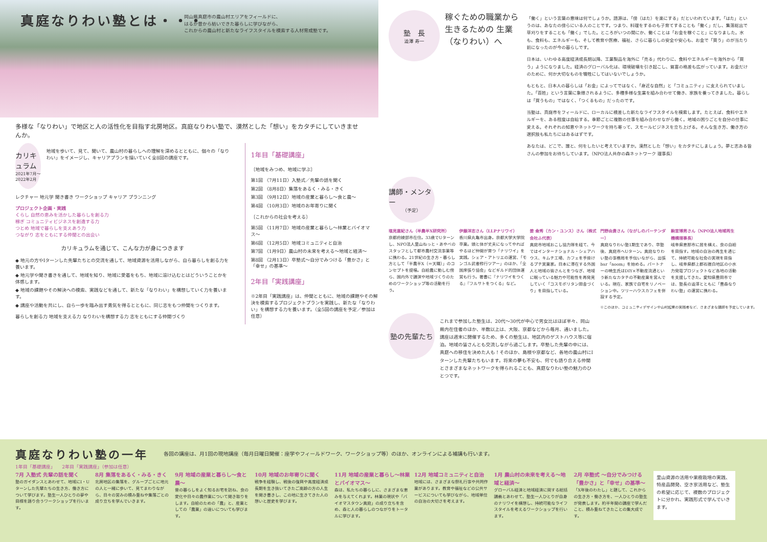真庭なりわい塾とは・・・
岡山県真庭市の農山村エリアをフィールドに、
はるか昔から紡いできた暮らしに学びながら、
これからの農山村と新たなライフスタイルを模索する人材育成塾です。
多様な「なりわい」で地区と人の活性化を目指す北房地区。真庭なりわい塾で、漠然とした「想い」をカタチにしていきませんか。
カリキュラム
2021年7月〜2022年2月
地域を歩いて、見て、聞いて、農山村の暮らしへの理解を深めるとともに、個々の「なりわい」をイメージし、キャリアプランを描いていく全8回の講座です。
レクチャー 地元学 聞き書き ワークショップ キャリア プランニング
プロジェクト企画・実践
くらし 自然の恵みを活かした暮らしを創る力
稼ぎ コミュニティビジネスを創造する力
つとめ 地域で暮らしを支えあう力
つながり 志をともにする仲間との出会い
カリキュラムを通じて、こんな力が身につきます
◆ 地元の方やIターンした先輩たちとの交流を通して、地域資源を活用しながら、自ら暮らしを創る力を養います。
◆ 地元学や聞き書きを通して、地域を知り、地域に愛着をもち、地域に溶け込むとはどういうことかを体感します。
◆ 地域の課題やその解決への模索、実践などを通して、新たな「なりわい」を構想していく力を養います。
◆ 講座や活動を共にし、自ら一歩を踏み出す勇気を得るとともに、同じ志をもつ仲間をつくります。
暮らしを創る力 地域を支える力 なりわいを構想する力 志をともにする仲間づくり
1年目「基礎講座」
〔地域をみつめ、地域に学ぶ〕
第1回 〈7月11日〉入塾式／先輩の話を聞く
第2回 〈8月8日〉集落をあるく・みる・きく
第3回 〈9月12日〉地域の産業と暮らし〜食と農〜
第4回 〈10月3日〉地域のお年寄りに聞く
〔これからの社会を考える〕
第5回 〈11月7日〉地域の産業と暮らし〜林業とバイオマス〜
第6回 〈12月5日〉地域コミュニティと自治
第7回 〈1月9日〉農山村の未来を考える〜地域と経済〜
第8回 〈2月13日〉卒塾式〜自分でみつける「豊かさ」と「幸せ」の基準〜
2年目「実践講座」
※2年目「実践講座」は、仲間とともに、地域の課題やその解決を模索するプロジェクトプランを実践し、新たな「なりわい」を構想する力を養います。（全5回の講座を予定／参加は任意）
塾　長
澁澤 寿一
稼ぐための職業から 生きるための 生業（なりわい）へ
「働く」という言葉の意味は何でしょうか。語源は、「傍（はた）を楽にする」だといわれています。「はた」というのは、あなたの傍らにいる人のことです。つまり、料理をするのも子育てすることも「働く」だし、集落総出で草刈りをすることも「働く」でした。ところがいつの間にか、働くことは「お金を稼ぐこと」になりました。水も、食料も、エネルギーも、そして教育や医療、福祉、さらに暮らしの安全や安心も、お金で「買う」のが当たり前になったのが今の暮らしです。
日本は、いわゆる高度経済成長期以降、工業製品を海外に「売る」代わりに、食料やエネルギーを海外から「買う」ようになりました。経済のグローバル化は、環境破壊を引き起こし、貧富の格差も広がっています。お金だけのために、何か大切なものを犠牲にしてはいないでしょうか。
もともと、日本人の暮らしは「お金」によってではなく、「身近な自然」と「コミュニティ」に支えられていました。「百姓」という言葉に象徴されるように、多種多様な生業を組み合わせて働き、家族を養ってきました。暮らしは「買うもの」ではなく、「つくるもの」だったのです。
当塾は、真庭市をフィールドに、ローカルに根差した新たなライフスタイルを模索します。たとえば、食料やエネルギーを、ある程度は自給する。季節ごとに複数の仕事を組み合わせながら働く。地域の困りごとを自分の仕事に変える。それぞれの知恵やネットワークを持ち寄って、スモールビジネスを立ち上げる。そんな生き方、働き方の選択肢も私たちにはあるはずです。
あなたは、どこで、誰と、何をしたいと考えていますか。漠然とした「想い」をカタチにしましょう。夢と志ある皆さんの参加をお待ちしています。（NPO法人共存の森ネットワーク 理事長）
講師・メンター
（予定）
塩見直紀さん（半農半X研究所）
京都府綾部市在住。33歳でUターンし、NPO法人里山ねっと・あやべのスタッフとして都市農村交流事業等に携わる。21世紀の生き方・暮らし方として「半農半X（＝天職）」のコンセプトを提唱。自給農に勤しむ傍ら、国内外で講演や地域づくりのためのワークショップ等の活動を行う。
伊藤洋志さん（LLPナリワイ）
香川県丸亀市出身。京都大学大学院卒業。頭と体が丈夫になってやればやるほど仲間が育つ「ナリワイ」を実践。シェア・アトリエの運営、「モンゴル武者修行ツアー」のほか、「全国床張り協会」などギルド的団体運営も行う。著書に『ナリワイをつくる』『フルサトをつくる』など。
姜 侖秀（カン・ユンス）さん（株式会社ふ代表）
真庭市地域おこし協力隊を経て、今ではインターナショナル・シェアハウス、キムチ工場、カフェを手掛けるプチ実業家。日本に滞在する外国人と地域の皆さんとをつなぎ、地域に眠っている魅力や可能性を再発見していく「コスモポリタン田舎づくり」を目指している。
門野由貴さん（ながしのバーテンダー）
真庭なりわい塾1期生であり、卒塾後、真庭市へUターン。真庭なりわい塾の事務局を手伝いながら、出張bar「noom」を始める。パートナーの暁生氏はDIY×不動産流通という新たなカタチの不動産業を営んでいる。現在、家族で自宅をリノベーション中。ツリーハウスカフェを併設する予定。
駒宮博男さん（NPO法人地域再生機構理事長）
岐阜県恵那市に居を構え、食の自給を目指す。地域の自治の再生を通じて、持続可能な社会の実現を目指し、岐阜県郡上郡石徹白地区の小水力発電プロジェクトなど各地の活動を支援してきた。愛知県豊田市では、塾長の澁澤とともに「豊森なりわい塾」の運営に携わる。
※このほか、コミュニティデザインや山村起業の実践者など、さまざまな講師を予定しています。
塾の先輩たち
これまで参加した塾生は、20代〜30代が中心で男女比はほぼ半々、岡山県内在住者のほか、半数以上は、大阪、京都などから毎月、通いました。講座は週末に開催するため、多くの塾生は、地区内のゲストハウス等に宿泊。地域の皆さんとも交流しながら過ごします。卒塾した先輩の中には、真庭への移住を決めた人も！そのほか、島根や京都など、各地の農山村にIターンした先輩たちもいます。将来の夢も不安も、何でも語り合える仲間とさまざまなネットワークを得られることも、真庭なりわい塾の魅力のひとつです。
真庭なりわい塾の一年
各回の講座は、月1回の現地講座（毎月日曜日開催：座学やフィールドワーク、ワークショップ等）のほか、オンラインによる補講も行います。
1年目「基礎講座」　　2年目「実践講座」（参加は任意）
7月 入塾式 先輩の話を聞く
塾のガイダンスとあわせて、地域にI・Uターンした先輩たちの生き方、働き方について学びます。塾生一人ひとりの夢や目標を語り合うワークショップを行います。
8月 集落をあるく・みる・きく
北房地区の集落を、グループごとに地元の人と一緒に歩いて、見てまわりながら、日々の営みの積み重ねや集落ごとの成り立ちを学んでいきます。
9月 地域の産業と暮らし〜食と農〜
昔の暮らしをよく知るお宅を訪ね、食の変化や日々の農作業について聞き取りをします。自給のための「農」と、産業としての「農業」の違いについても学びます。
10月 地域のお年寄りに聞く
戦争を経験し、戦後の復興や高度経済成長期を生き抜いてきたご高齢の方の人生を聞き書きし、この地に生きてきた人の想いと歴史を学びます。
11月 地域の産業と暮らし〜林業とバイオマス〜
森は、私たちの暮らしに、さまざまな恵みを与えてくれます。林業の現状や「バイオマスタウン真庭」の成り立ちを含め、森と人の暮らしのつながりをトータルに学びます。
12月 地域コミュニティと自治
地域には、さまざまな祭礼行事や共同作業があります。教育や福祉などの公共サービスについても学びながら、地域単位の自治の大切さを考えます。
1月 農山村の未来を考える〜地域と経済〜
グローバル経済と地域経済に関する総括講義とあわせて、塾生一人ひとりが自身のナリワイを構想し、持続可能なライフスタイルを考えるワークショップを行います。
2月 卒塾式 〜自分でみつける「豊かさ」と「幸せ」の基準〜
「X年後のわたし」と題して、これからの生き方・働き方を、一人ひとりの塾生が発表します。約半年間の講座で学んだこと、積み重ねてきたことの集大成です。
里山資源の活用や果樹栽培の実践、特産品開発、空き家活用など、塾生の希望に応じて、複数のプロジェクトに分かれ、実践形式で学んでいきます。